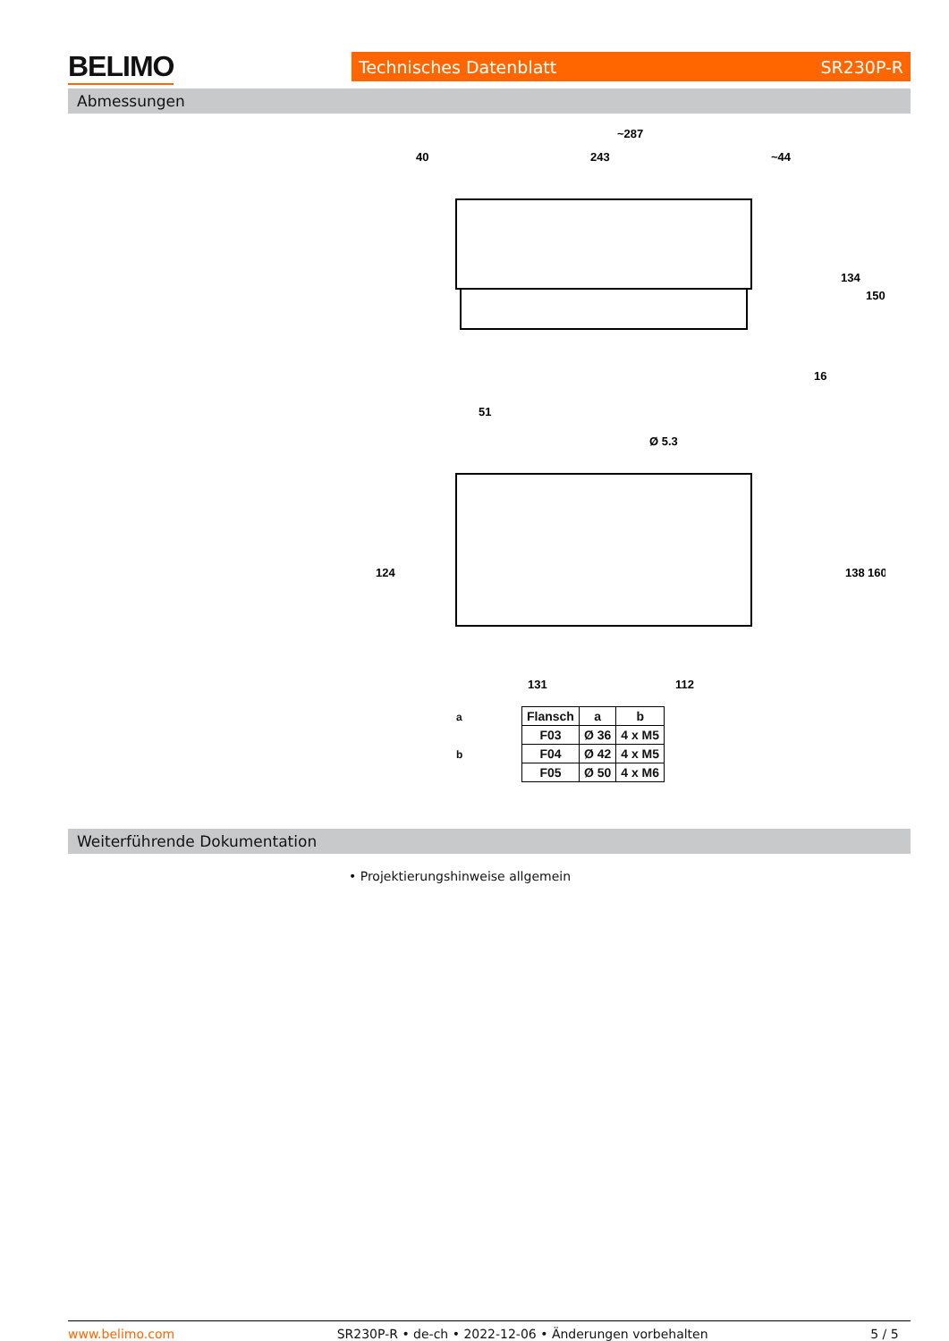BELIMO Technisches Datenblatt SR230P-R
Abmessungen
~287
40
243
~44
134
150
16
51
Ø 5.3
124
138
160
131
112
| Flansch | a | b |
| --- | --- | --- |
| F03 | Ø 36 | 4 x M5 |
| F04 | Ø 42 | 4 x M5 |
| F05 | Ø 50 | 4 x M6 |
a
b
Weiterführende Dokumentation
• Projektierungshinweise allgemein
www.belimo.com SR230P-R • de-ch • 2022-12-06 • Änderungen vorbehalten 5 / 5